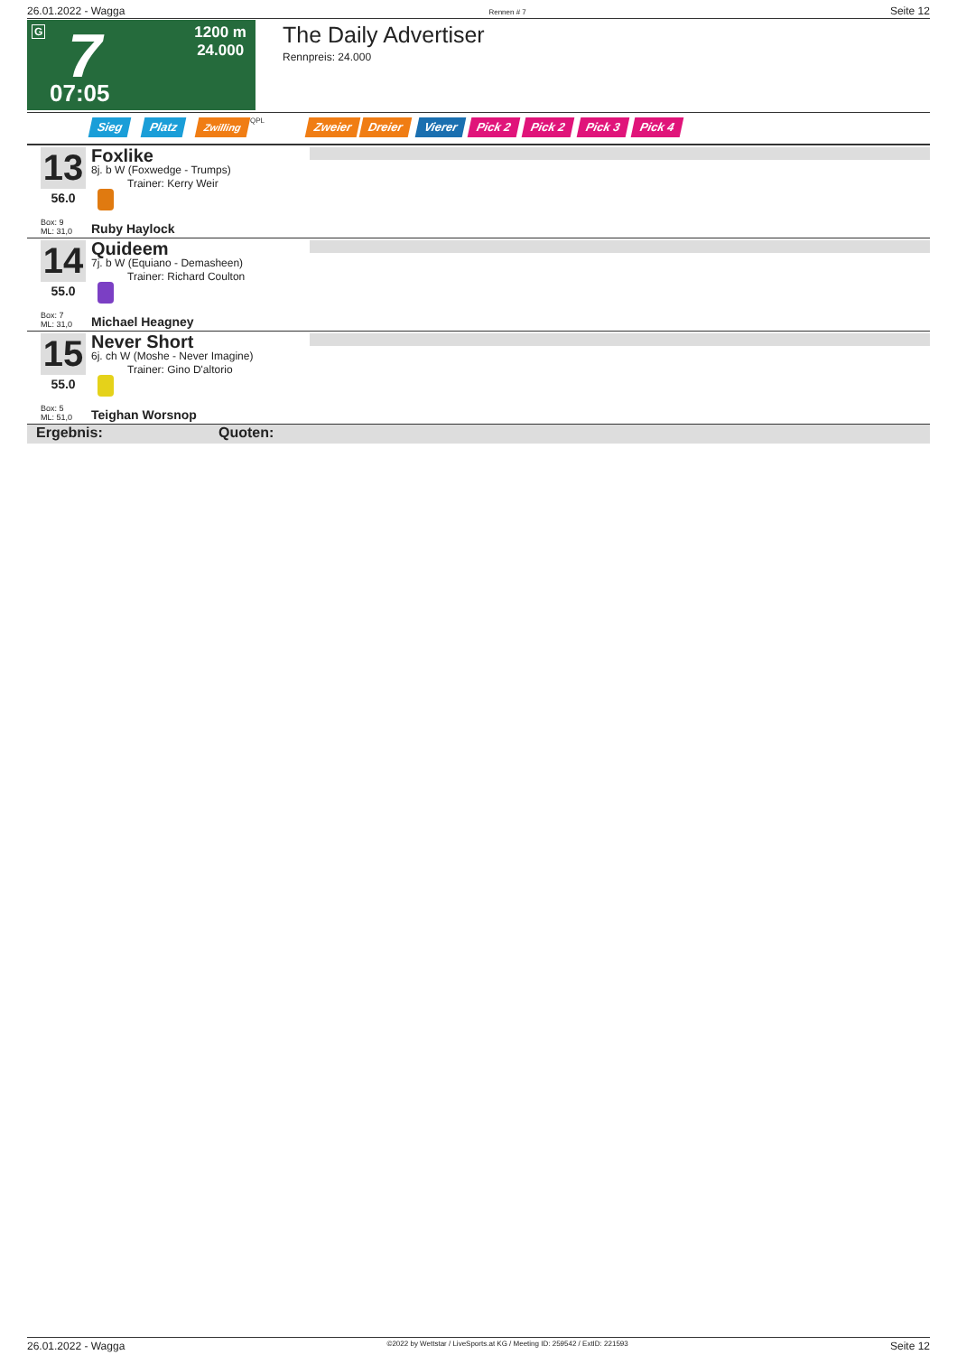26.01.2022 - Wagga Rennen # 7 Seite 12
G 7
07:05
1200 m
24.000
The Daily Advertiser
Rennpreis: 24.000
Sieg Platz Zwilling QPL Zweier Dreier Vierer Pick 2 Pick 2 Pick 3 Pick 4
13 Foxlike
8j. b W (Foxwedge - Trumps)
Trainer: Kerry Weir
56.0
Box: 9
ML: 31,0
Ruby Haylock
14 Quideem
7j. b W (Equiano - Demasheen)
Trainer: Richard Coulton
55.0
Box: 7
ML: 31,0
Michael Heagney
15 Never Short
6j. ch W (Moshe - Never Imagine)
Trainer: Gino D'altorio
55.0
Box: 5
ML: 51,0
Teighan Worsnop
Ergebnis: Quoten:
26.01.2022 - Wagga ©2022 by Wettstar / LiveSports.at KG / Meeting ID: 259542 / ExtID: 221593 Seite 12